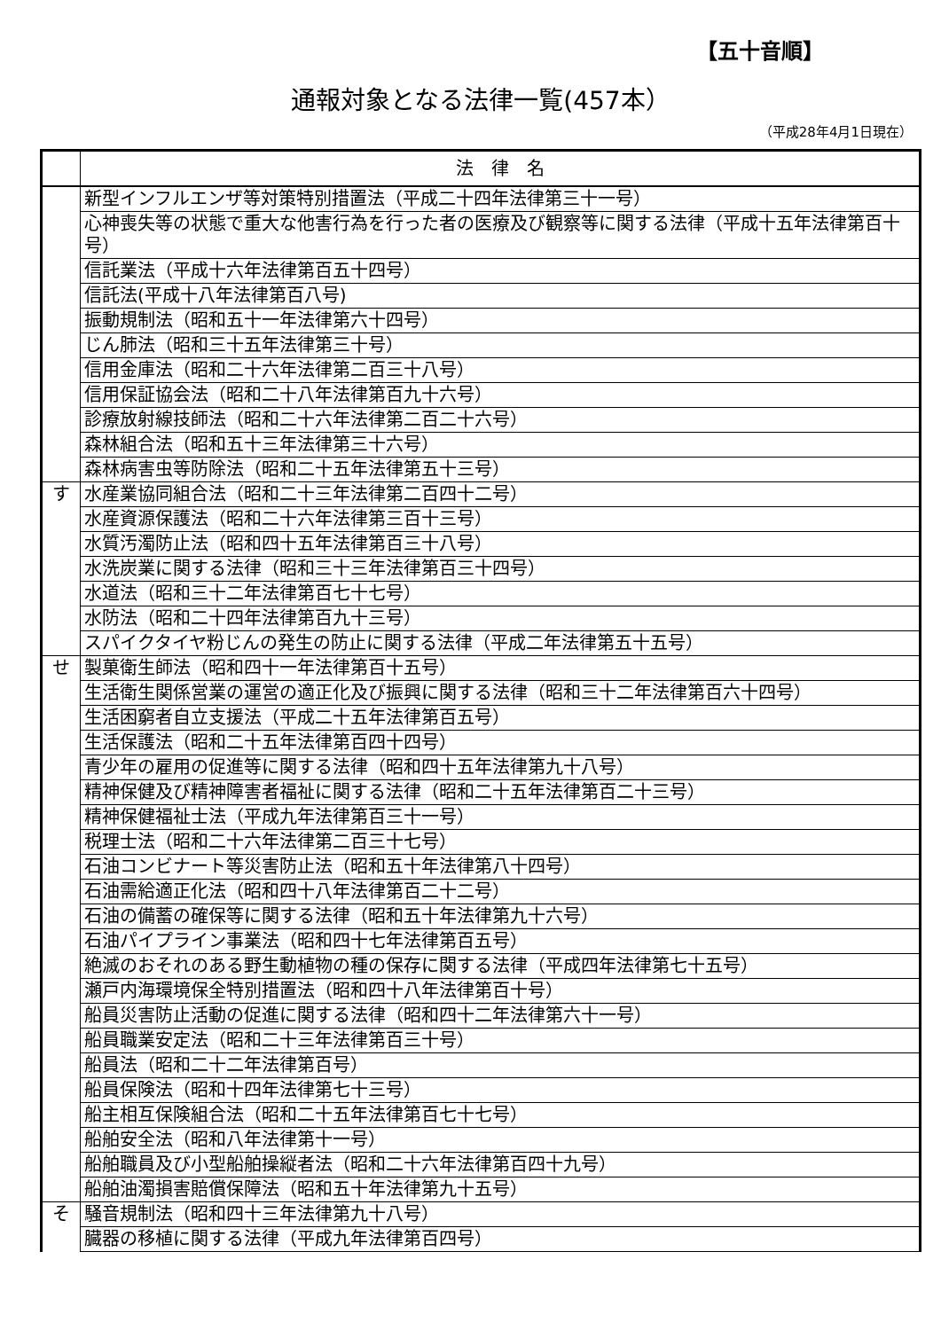【五十音順】
通報対象となる法律一覧(457本）
（平成28年4月1日現在）
| | 法 律 名 |
| --- | --- |
| | 新型インフルエンザ等対策特別措置法（平成二十四年法律第三十一号） |
| | 心神喪失等の状態で重大な他害行為を行った者の医療及び観察等に関する法律（平成十五年法律第百十号） |
| | 信託業法（平成十六年法律第百五十四号） |
| | 信託法(平成十八年法律第百八号) |
| | 振動規制法（昭和五十一年法律第六十四号） |
| | じん肺法（昭和三十五年法律第三十号） |
| | 信用金庫法（昭和二十六年法律第二百三十八号） |
| | 信用保証協会法（昭和二十八年法律第百九十六号） |
| | 診療放射線技師法（昭和二十六年法律第二百二十六号） |
| | 森林組合法（昭和五十三年法律第三十六号） |
| | 森林病害虫等防除法（昭和二十五年法律第五十三号） |
| す | 水産業協同組合法（昭和二十三年法律第二百四十二号） |
| | 水産資源保護法（昭和二十六年法律第三百十三号） |
| | 水質汚濁防止法（昭和四十五年法律第百三十八号） |
| | 水洗炭業に関する法律（昭和三十三年法律第百三十四号） |
| | 水道法（昭和三十二年法律第百七十七号） |
| | 水防法（昭和二十四年法律第百九十三号） |
| | スパイクタイヤ粉じんの発生の防止に関する法律（平成二年法律第五十五号） |
| せ | 製菓衛生師法（昭和四十一年法律第百十五号） |
| | 生活衛生関係営業の運営の適正化及び振興に関する法律（昭和三十二年法律第百六十四号） |
| | 生活困窮者自立支援法（平成二十五年法律第百五号） |
| | 生活保護法（昭和二十五年法律第百四十四号） |
| | 青少年の雇用の促進等に関する法律（昭和四十五年法律第九十八号） |
| | 精神保健及び精神障害者福祉に関する法律（昭和二十五年法律第百二十三号） |
| | 精神保健福祉士法（平成九年法律第百三十一号） |
| | 税理士法（昭和二十六年法律第二百三十七号） |
| | 石油コンビナート等災害防止法（昭和五十年法律第八十四号） |
| | 石油需給適正化法（昭和四十八年法律第百二十二号） |
| | 石油の備蓄の確保等に関する法律（昭和五十年法律第九十六号） |
| | 石油パイプライン事業法（昭和四十七年法律第百五号） |
| | 絶滅のおそれのある野生動植物の種の保存に関する法律（平成四年法律第七十五号） |
| | 瀬戸内海環境保全特別措置法（昭和四十八年法律第百十号） |
| | 船員災害防止活動の促進に関する法律（昭和四十二年法律第六十一号） |
| | 船員職業安定法（昭和二十三年法律第百三十号） |
| | 船員法（昭和二十二年法律第百号） |
| | 船員保険法（昭和十四年法律第七十三号） |
| | 船主相互保険組合法（昭和二十五年法律第百七十七号） |
| | 船舶安全法（昭和八年法律第十一号） |
| | 船舶職員及び小型船舶操縦者法（昭和二十六年法律第百四十九号） |
| | 船舶油濁損害賠償保障法（昭和五十年法律第九十五号） |
| そ | 騒音規制法（昭和四十三年法律第九十八号） |
| | 臓器の移植に関する法律（平成九年法律第百四号） |